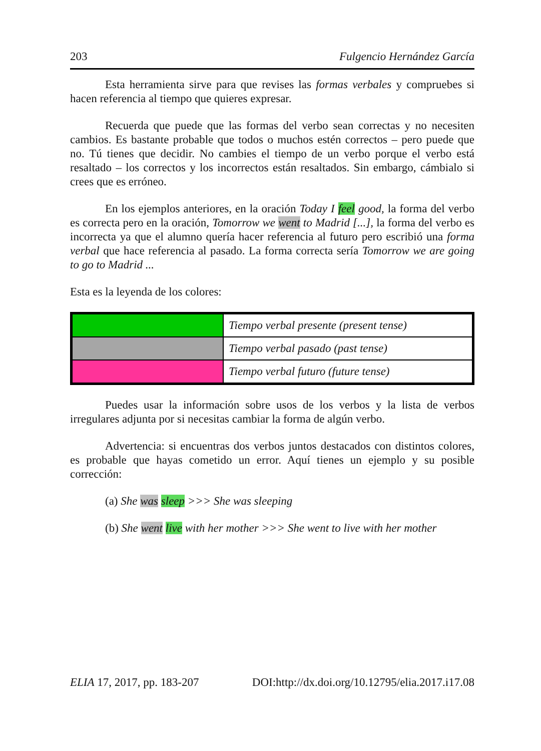203 Fulgencio Hernández García
Esta herramienta sirve para que revises las formas verbales y compruebes si hacen referencia al tiempo que quieres expresar.
Recuerda que puede que las formas del verbo sean correctas y no necesiten cambios. Es bastante probable que todos o muchos estén correctos – pero puede que no. Tú tienes que decidir. No cambies el tiempo de un verbo porque el verbo está resaltado – los correctos y los incorrectos están resaltados. Sin embargo, cámbialo si crees que es erróneo.
En los ejemplos anteriores, en la oración Today I feel good, la forma del verbo es correcta pero en la oración, Tomorrow we went to Madrid [...], la forma del verbo es incorrecta ya que el alumno quería hacer referencia al futuro pero escribió una forma verbal que hace referencia al pasado. La forma correcta sería Tomorrow we are going to go to Madrid ...
Esta es la leyenda de los colores:
| | Tiempo verbal presente (present tense) |
| | Tiempo verbal pasado (past tense) |
| | Tiempo verbal futuro (future tense) |
Puedes usar la información sobre usos de los verbos y la lista de verbos irregulares adjunta por si necesitas cambiar la forma de algún verbo.
Advertencia: si encuentras dos verbos juntos destacados con distintos colores, es probable que hayas cometido un error. Aquí tienes un ejemplo y su posible corrección:
(a) She was sleep >>> She was sleeping
(b) She went live with her mother >>> She went to live with her mother
ELIA 17, 2017, pp. 183-207 DOI:http://dx.doi.org/10.12795/elia.2017.i17.08